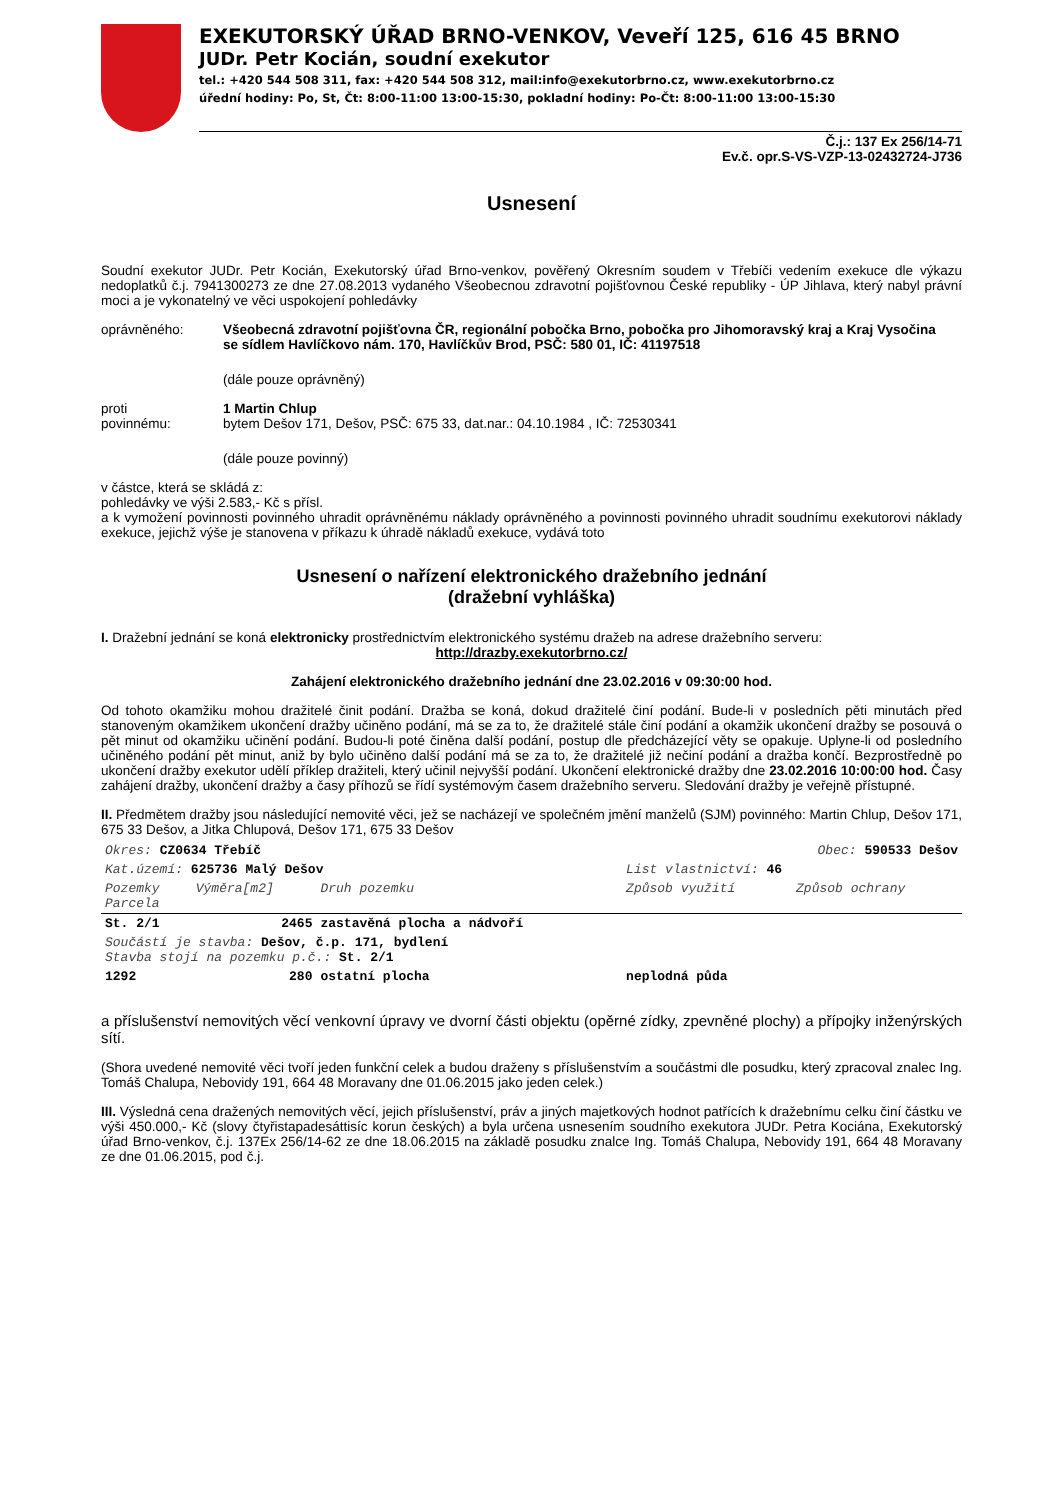EXEKUTORSKÝ ÚŘAD BRNO-VENKOV, Veveří 125, 616 45 BRNO
JUDr. Petr Kocián, soudní exekutor
tel.: +420 544 508 311, fax: +420 544 508 312, mail:info@exekutorbrno.cz, www.exekutorbrno.cz
úřední hodiny: Po, St, Čt: 8:00-11:00 13:00-15:30, pokladní hodiny: Po-Čt: 8:00-11:00 13:00-15:30
Č.j.: 137 Ex 256/14-71
Ev.č. opr.S-VS-VZP-13-02432724-J736
Usnesení
Soudní exekutor JUDr. Petr Kocián, Exekutorský úřad Brno-venkov, pověřený Okresním soudem v Třebíči vedením exekuce dle výkazu nedoplatků č.j. 7941300273 ze dne 27.08.2013 vydaného Všeobecnou zdravotní pojišťovnou České republiky - ÚP Jihlava, který nabyl právní moci a je vykonatelný ve věci uspokojení pohledávky
oprávněného: Všeobecná zdravotní pojišťovna ČR, regionální pobočka Brno, pobočka pro Jihomoravský kraj a Kraj Vysočina
se sídlem Havlíčkovo nám. 170, Havlíčkův Brod, PSČ: 580 01, IČ: 41197518
(dále pouze oprávněný)
proti
povinnému:
1 Martin Chlup
bytem Dešov 171, Dešov, PSČ: 675 33, dat.nar.: 04.10.1984 , IČ: 72530341
(dále pouze povinný)
v částce, která se skládá z:
pohledávky ve výši 2.583,- Kč s přísl.
a k vymožení povinnosti povinného uhradit oprávněnému náklady oprávněného a povinnosti povinného uhradit soudnímu exekutorovi náklady exekuce, jejichž výše je stanovena v příkazu k úhradě nákladů exekuce, vydává toto
Usnesení o nařízení elektronického dražebního jednání
(dražební vyhláška)
I. Dražební jednání se koná elektronicky prostřednictvím elektronického systému dražeb na adrese dražebního serveru:
http://drazby.exekutorbrno.cz/
Zahájení elektronického dražebního jednání dne 23.02.2016 v 09:30:00 hod.
Od tohoto okamžiku mohou dražitelé činit podání. Dražba se koná, dokud dražitelé činí podání. Bude-li v posledních pěti minutách před stanoveným okamžikem ukončení dražby učiněno podání, má se za to, že dražitelé stále činí podání a okamžik ukončení dražby se posouvá o pět minut od okamžiku učinění podání. Budou-li poté činěna další podání, postup dle předcházející věty se opakuje. Uplyne-li od posledního učiněného podání pět minut, aniž by bylo učiněno další podání má se za to, že dražitelé již nečiní podání a dražba končí. Bezprostředně po ukončení dražby exekutor udělí příklep dražiteli, který učinil nejvyšší podání. Ukončení elektronické dražby dne 23.02.2016 10:00:00 hod. Časy zahájení dražby, ukončení dražby a časy příhozů se řídí systémovým časem dražebního serveru. Sledování dražby je veřejně přístupné.
II. Předmětem dražby jsou následující nemovité věci, jež se nacházejí ve společném jmění manželů (SJM) povinného: Martin Chlup, Dešov 171, 675 33 Dešov, a Jitka Chlupová, Dešov 171, 675 33 Dešov
| Okres: CZ0634 Třebíč | | | Obec: 590533 Dešov | |
| Kat.území: 625736 Malý Dešov | | | List vlastnictví: 46 | |
| Pozemky Parcela | Výměra[m2] | Druh pozemku | Způsob využití | Způsob ochrany |
| St. 2/1 | 2465 | zastavěná plocha a nádvoří | | |
| Součástí je stavba: Dešov, č.p. 171, bydlení Stavba stojí na pozemku p.č.: St. 2/1 | | | | |
| 1292 | 280 | ostatní plocha | neplodná půda | |
a příslušenství nemovitých věcí venkovní úpravy ve dvorní části objektu (opěrné zídky, zpevněné plochy) a přípojky inženýrských sítí.
(Shora uvedené nemovité věci tvoří jeden funkční celek a budou draženy s příslušenstvím a součástmi dle posudku, který zpracoval znalec Ing. Tomáš Chalupa, Nebovidy 191, 664 48 Moravany dne 01.06.2015 jako jeden celek.)
III. Výsledná cena dražených nemovitých věcí, jejich příslušenství, práv a jiných majetkových hodnot patřících k dražebnímu celku činí částku ve výši 450.000,- Kč (slovy čtyřistapadesáttisíc korun českých) a byla určena usnesením soudního exekutora JUDr. Petra Kociána, Exekutorský úřad Brno-venkov, č.j. 137Ex 256/14-62 ze dne 18.06.2015 na základě posudku znalce Ing. Tomáš Chalupa, Nebovidy 191, 664 48 Moravany ze dne 01.06.2015, pod č.j.